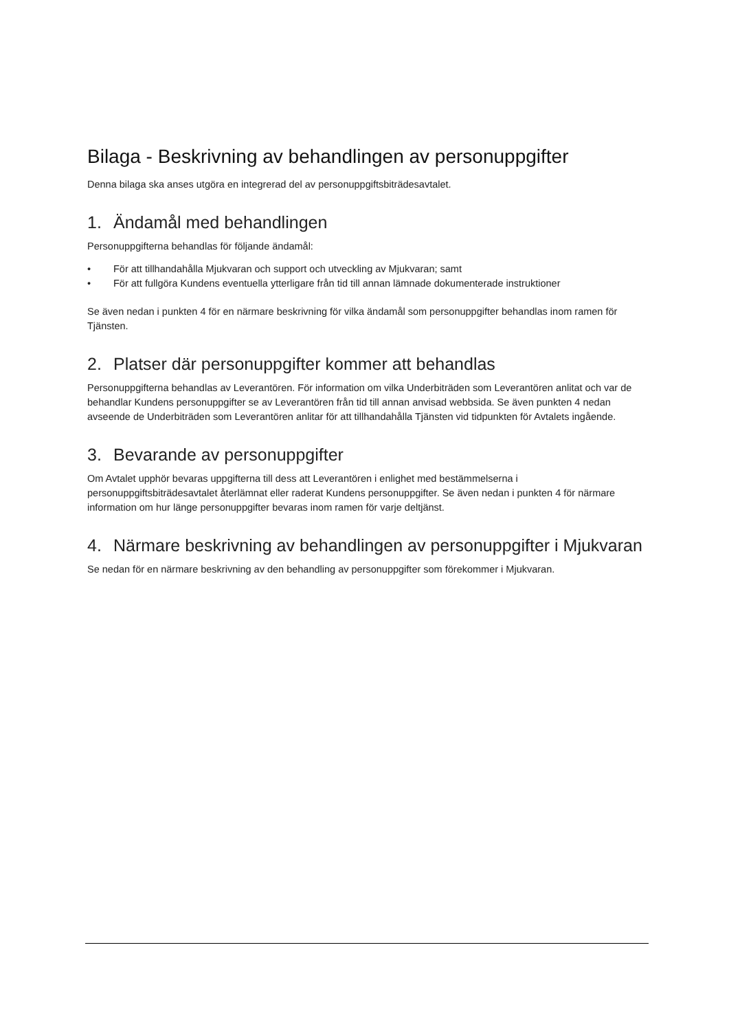Bilaga - Beskrivning av behandlingen av personuppgifter
Denna bilaga ska anses utgöra en integrerad del av personuppgiftsbiträdesavtalet.
1. Ändamål med behandlingen
Personuppgifterna behandlas för följande ändamål:
• För att tillhandahålla Mjukvaran och support och utveckling av Mjukvaran; samt
• För att fullgöra Kundens eventuella ytterligare från tid till annan lämnade dokumenterade instruktioner
Se även nedan i punkten 4 för en närmare beskrivning för vilka ändamål som personuppgifter behandlas inom ramen för Tjänsten.
2. Platser där personuppgifter kommer att behandlas
Personuppgifterna behandlas av Leverantören. För information om vilka Underbiträden som Leverantören anlitat och var de behandlar Kundens personuppgifter se av Leverantören från tid till annan anvisad webbsida. Se även punkten 4 nedan avseende de Underbiträden som Leverantören anlitar för att tillhandahålla Tjänsten vid tidpunkten för Avtalets ingående.
3. Bevarande av personuppgifter
Om Avtalet upphör bevaras uppgifterna till dess att Leverantören i enlighet med bestämmelserna i personuppgiftsbiträdesavtalet återlämnat eller raderat Kundens personuppgifter. Se även nedan i punkten 4 för närmare information om hur länge personuppgifter bevaras inom ramen för varje deltjänst.
4. Närmare beskrivning av behandlingen av personuppgifter i Mjukvaran
Se nedan för en närmare beskrivning av den behandling av personuppgifter som förekommer i Mjukvaran.